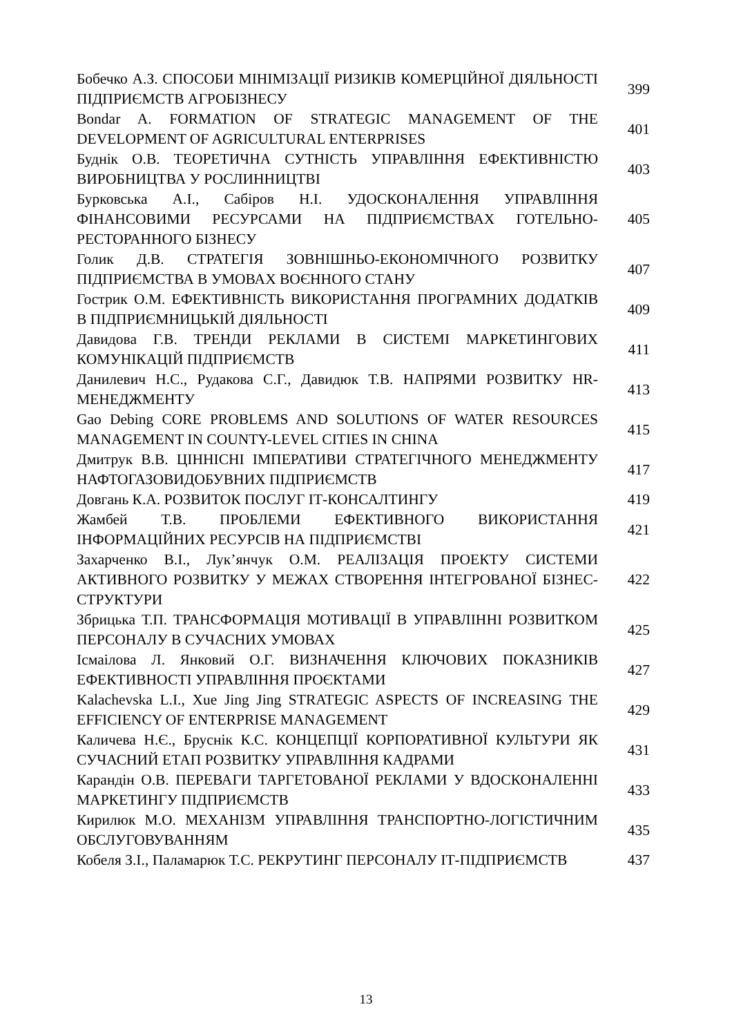| Бобечко А.З. СПОСОБИ МІНІМІЗАЦІЇ РИЗИКІВ КОМЕРЦІЙНОЇ ДІЯЛЬНОСТІ ПІДПРИЄМСТВ АГРОБІЗНЕСУ | 399 |
| Bondar A. FORMATION OF STRATEGIC MANAGEMENT OF THE DEVELOPMENT OF AGRICULTURAL ENTERPRISES | 401 |
| Буднік О.В. ТЕОРЕТИЧНА СУТНІСТЬ УПРАВЛІННЯ ЕФЕКТИВНІСТЮ ВИРОБНИЦТВА У РОСЛИННИЦТВІ | 403 |
| Бурковська А.І., Сабіров Н.І. УДОСКОНАЛЕННЯ УПРАВЛІННЯ ФІНАНСОВИМИ РЕСУРСАМИ НА ПІДПРИЄМСТВАХ ГОТЕЛЬНО-РЕСТОРАННОГО БІЗНЕСУ | 405 |
| Голик Д.В. СТРАТЕГІЯ ЗОВНІШНЬО-ЕКОНОМІЧНОГО РОЗВИТКУ ПІДПРИЄМСТВА В УМОВАХ ВОЄННОГО СТАНУ | 407 |
| Гострик О.М. ЕФЕКТИВНІСТЬ ВИКОРИСТАННЯ ПРОГРАМНИХ ДОДАТКІВ В ПІДПРИЄМНИЦЬКІЙ ДІЯЛЬНОСТІ | 409 |
| Давидова Г.В. ТРЕНДИ РЕКЛАМИ В СИСТЕМІ МАРКЕТИНГОВИХ КОМУНІКАЦІЙ ПІДПРИЄМСТВ | 411 |
| Данилевич Н.С., Рудакова С.Г., Давидюк Т.В. НАПРЯМИ РОЗВИТКУ HR-МЕНЕДЖМЕНТУ | 413 |
| Gao Debing CORE PROBLEMS AND SOLUTIONS OF WATER RESOURCES MANAGEMENT IN COUNTY-LEVEL CITIES IN CHINA | 415 |
| Дмитрук В.В. ЦІННІСНІ ІМПЕРАТИВИ СТРАТЕГІЧНОГО МЕНЕДЖМЕНТУ НАФТОГАЗОВИДОБУВНИХ ПІДПРИЄМСТВ | 417 |
| Довгань К.А. РОЗВИТОК ПОСЛУГ ІТ-КОНСАЛТИНГУ | 419 |
| Жамбей Т.В. ПРОБЛЕМИ ЕФЕКТИВНОГО ВИКОРИСТАННЯ ІНФОРМАЦІЙНИХ РЕСУРСІВ НА ПІДПРИЄМСТВІ | 421 |
| Захарченко В.І., Лук’янчук О.М. РЕАЛІЗАЦІЯ ПРОЕКТУ СИСТЕМИ АКТИВНОГО РОЗВИТКУ У МЕЖАХ СТВОРЕННЯ ІНТЕГРОВАНОЇ БІЗНЕС-СТРУКТУРИ | 422 |
| Збрицька Т.П. ТРАНСФОРМАЦІЯ МОТИВАЦІЇ В УПРАВЛІННІ РОЗВИТКОМ ПЕРСОНАЛУ В СУЧАСНИХ УМОВАХ | 425 |
| Ісмаілова Л. Янковий О.Г. ВИЗНАЧЕННЯ КЛЮЧОВИХ ПОКАЗНИКІВ ЕФЕКТИВНОСТІ УПРАВЛІННЯ ПРОЄКТАМИ | 427 |
| Kalachevska L.I., Xue Jing Jing STRATEGIC ASPECTS OF INCREASING THE EFFICIENCY OF ENTERPRISE MANAGEMENT | 429 |
| Каличева Н.Є., Бруснік К.С. КОНЦЕПЦІЇ КОРПОРАТИВНОЇ КУЛЬТУРИ ЯК СУЧАСНИЙ ЕТАП РОЗВИТКУ УПРАВЛІННЯ КАДРАМИ | 431 |
| Карандін О.В. ПЕРЕВАГИ ТАРГЕТОВАНОЇ РЕКЛАМИ У ВДОСКОНАЛЕННІ МАРКЕТИНГУ ПІДПРИЄМСТВ | 433 |
| Кирилюк М.О. МЕХАНІЗМ УПРАВЛІННЯ ТРАНСПОРТНО-ЛОГІСТИЧНИМ ОБСЛУГОВУВАННЯМ | 435 |
| Кобеля З.І., Паламарюк Т.С. РЕКРУТИНГ ПЕРСОНАЛУ ІТ-ПІДПРИЄМСТВ | 437 |
13